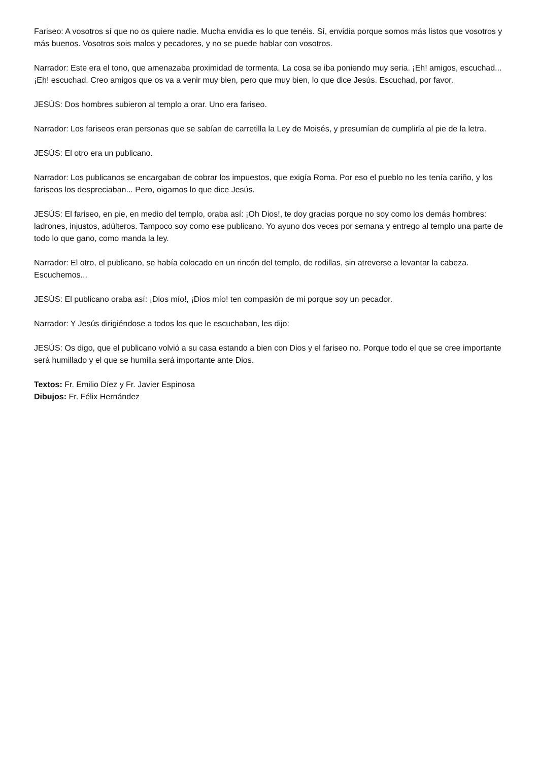Fariseo: A vosotros sí que no os quiere nadie. Mucha envidia es lo que tenéis. Sí, envidia porque somos más listos que vosotros y más buenos. Vosotros sois malos y pecadores, y no se puede hablar con vosotros.
Narrador: Este era el tono, que amenazaba proximidad de tormenta. La cosa se iba poniendo muy seria. ¡Eh! amigos, escuchad... ¡Eh! escuchad. Creo amigos que os va a venir muy bien, pero que muy bien, lo que dice Jesús. Escuchad, por favor.
JESÚS: Dos hombres subieron al templo a orar. Uno era fariseo.
Narrador: Los fariseos eran personas que se sabían de carretilla la Ley de Moisés, y presumían de cumplirla al pie de la letra.
JESÚS: El otro era un publicano.
Narrador: Los publicanos se encargaban de cobrar los impuestos, que exigía Roma. Por eso el pueblo no les tenía cariño, y los fariseos los despreciaban... Pero, oigamos lo que dice Jesús.
JESÚS: El fariseo, en pie, en medio del templo, oraba así: ¡Oh Dios!, te doy gracias porque no soy como los demás hombres: ladrones, injustos, adúlteros. Tampoco soy como ese publicano. Yo ayuno dos veces por semana y entrego al templo una parte de todo lo que gano, como manda la ley.
Narrador: El otro, el publicano, se había colocado en un rincón del templo, de rodillas, sin atreverse a levantar la cabeza. Escuchemos...
JESÚS: El publicano oraba así: ¡Dios mío!, ¡Dios mío! ten compasión de mi porque soy un pecador.
Narrador: Y Jesús dirigiéndose a todos los que le escuchaban, les dijo:
JESÚS: Os digo, que el publicano volvió a su casa estando a bien con Dios y el fariseo no. Porque todo el que se cree importante será humillado y el que se humilla será importante ante Dios.
Textos: Fr. Emilio Díez y Fr. Javier Espinosa
Dibujos: Fr. Félix Hernández